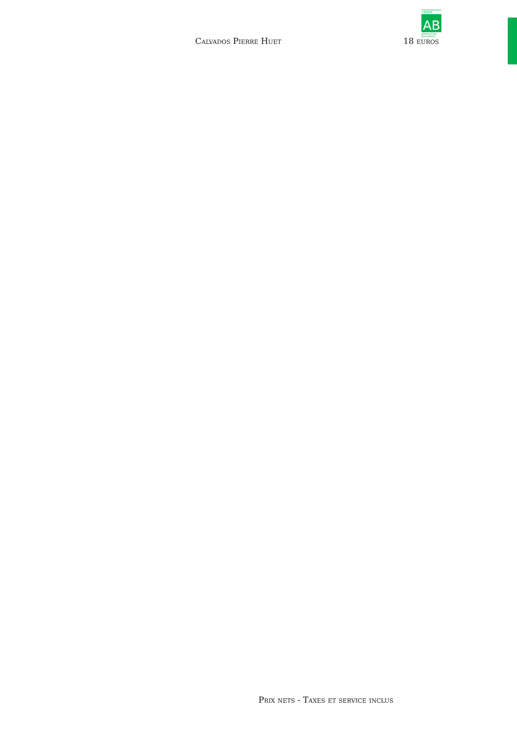CERTIFIÉ
AB
AGRICULTURE
BIOLOGIQUE
Calvados Pierre Huet 18 euros
Prix nets - Taxes et service inclus